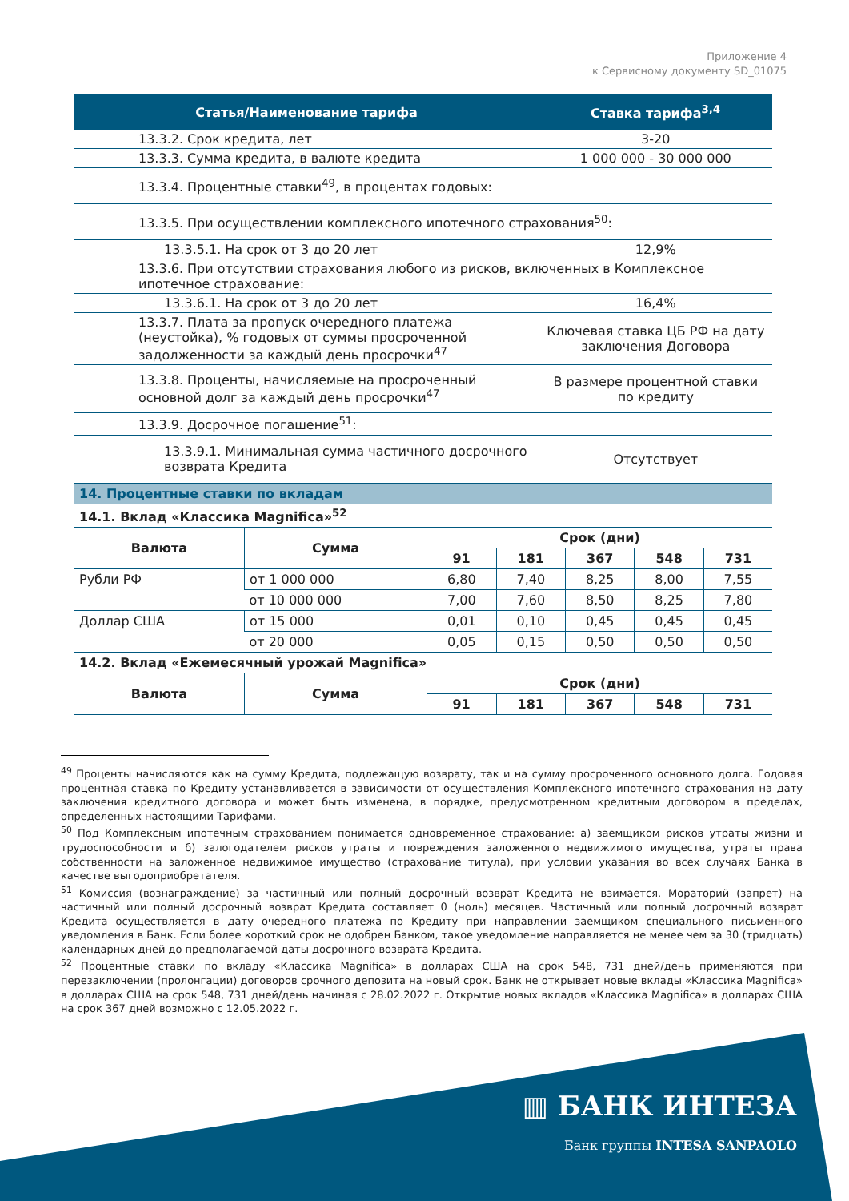Приложение 4
к Сервисному документу SD_01075
| Статья/Наименование тарифа | Ставка тарифа<sup>3,4</sup> |
| --- | --- |
| 13.3.2. Срок кредита, лет | 3-20 |
| 13.3.3. Сумма кредита, в валюте кредита | 1 000 000 - 30 000 000 |
| 13.3.4. Процентные ставки<sup>49</sup>, в процентах годовых: | |
| 13.3.5. При осуществлении комплексного ипотечного страхования<sup>50</sup>: | |
| 13.3.5.1. На срок от 3 до 20 лет | 12,9% |
| 13.3.6. При отсутствии страхования любого из рисков, включенных в Комплексное ипотечное страхование: | |
| 13.3.6.1. На срок от 3 до 20 лет | 16,4% |
| 13.3.7. Плата за пропуск очередного платежа (неустойка), % годовых от суммы просроченной задолженности за каждый день просрочки<sup>47</sup> | Ключевая ставка ЦБ РФ на дату заключения Договора |
| 13.3.8. Проценты, начисляемые на просроченный основной долг за каждый день просрочки<sup>47</sup> | В размере процентной ставки по кредиту |
| 13.3.9. Досрочное погашение<sup>51</sup>: | |
| 13.3.9.1. Минимальная сумма частичного досрочного возврата Кредита | Отсутствует |
| 14. Процентные ставки по вкладам | | | | | | |
| 14.1. Вклад «Классика Magnifica»<sup>52</sup> | | | | | | |
| Валюта | Сумма | Срок (дни) | | | | |
| | | 91 | 181 | 367 | 548 | 731 |
| Рубли РФ | от 1 000 000 | 6,80 | 7,40 | 8,25 | 8,00 | 7,55 |
| | от 10 000 000 | 7,00 | 7,60 | 8,50 | 8,25 | 7,80 |
| Доллар США | от 15 000 | 0,01 | 0,10 | 0,45 | 0,45 | 0,45 |
| | от 20 000 | 0,05 | 0,15 | 0,50 | 0,50 | 0,50 |
| 14.2. Вклад «Ежемесячный урожай Magnifica» | | | | | | |
| Валюта | Сумма | Срок (дни) | | | | |
| | | 91 | 181 | 367 | 548 | 731 |
<sup>49</sup> Проценты начисляются как на сумму Кредита, подлежащую возврату, так и на сумму просроченного основного долга. Годовая процентная ставка по Кредиту устанавливается в зависимости от осуществления Комплексного ипотечного страхования на дату заключения кредитного договора и может быть изменена, в порядке, предусмотренном кредитным договором в пределах, определенных настоящими Тарифами.
<sup>50</sup> Под Комплексным ипотечным страхованием понимается одновременное страхование: а) заемщиком рисков утраты жизни и трудоспособности и б) залогодателем рисков утраты и повреждения заложенного недвижимого имущества, утраты права собственности на заложенное недвижимое имущество (страхование титула), при условии указания во всех случаях Банка в качестве выгодоприобретателя.
<sup>51</sup> Комиссия (вознаграждение) за частичный или полный досрочный возврат Кредита не взимается. Мораторий (запрет) на частичный или полный досрочный возврат Кредита составляет 0 (ноль) месяцев. Частичный или полный досрочный возврат Кредита осуществляется в дату очередного платежа по Кредиту при направлении заемщиком специального письменного уведомления в Банк. Если более короткий срок не одобрен Банком, такое уведомление направляется не менее чем за 30 (тридцать) календарных дней до предполагаемой даты досрочного возврата Кредита.
<sup>52</sup> Процентные ставки по вкладу «Классика Magnifica» в долларах США на срок 548, 731 дней/день применяются при перезаключении (пролонгации) договоров срочного депозита на новый срок. Банк не открывает новые вклады «Классика Magnifica» в долларах США на срок 548, 731 дней/день начиная с 28.02.2022 г. Открытие новых вкладов «Классика Magnifica» в долларах США на срок 367 дней возможно с 12.05.2022 г.
▥ БАНК ИНТЕЗА
Банк группы INTESA SANPAOLO